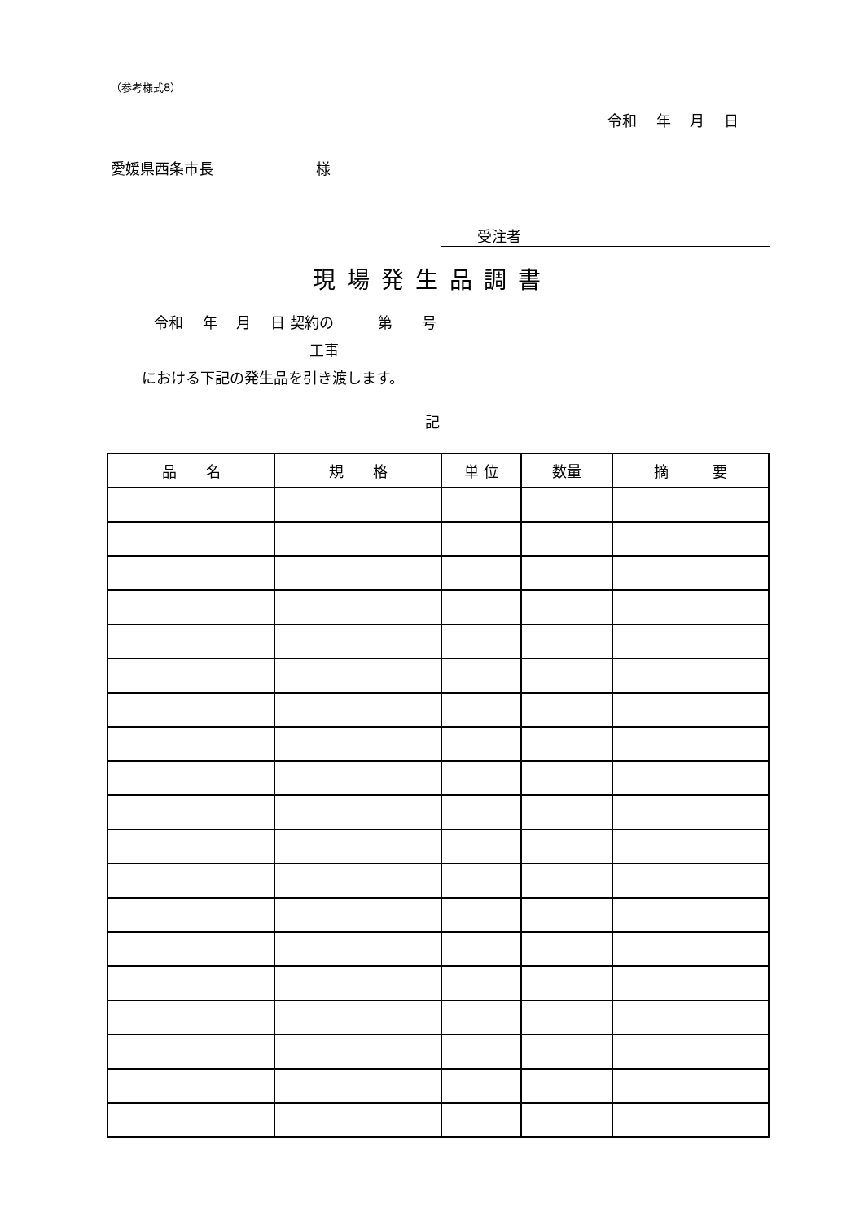（参考様式8）
令和　 年　 月　 日
愛媛県西条市長　　　　　　　様
受注者
現場発生品調書
令和　 年　 月　 日 契約の　　　第　　号
工事
における下記の発生品を引き渡します。
記
| 品 名 | 規 格 | 単 位 | 数量 | 摘 要 |
| --- | --- | --- | --- | --- |